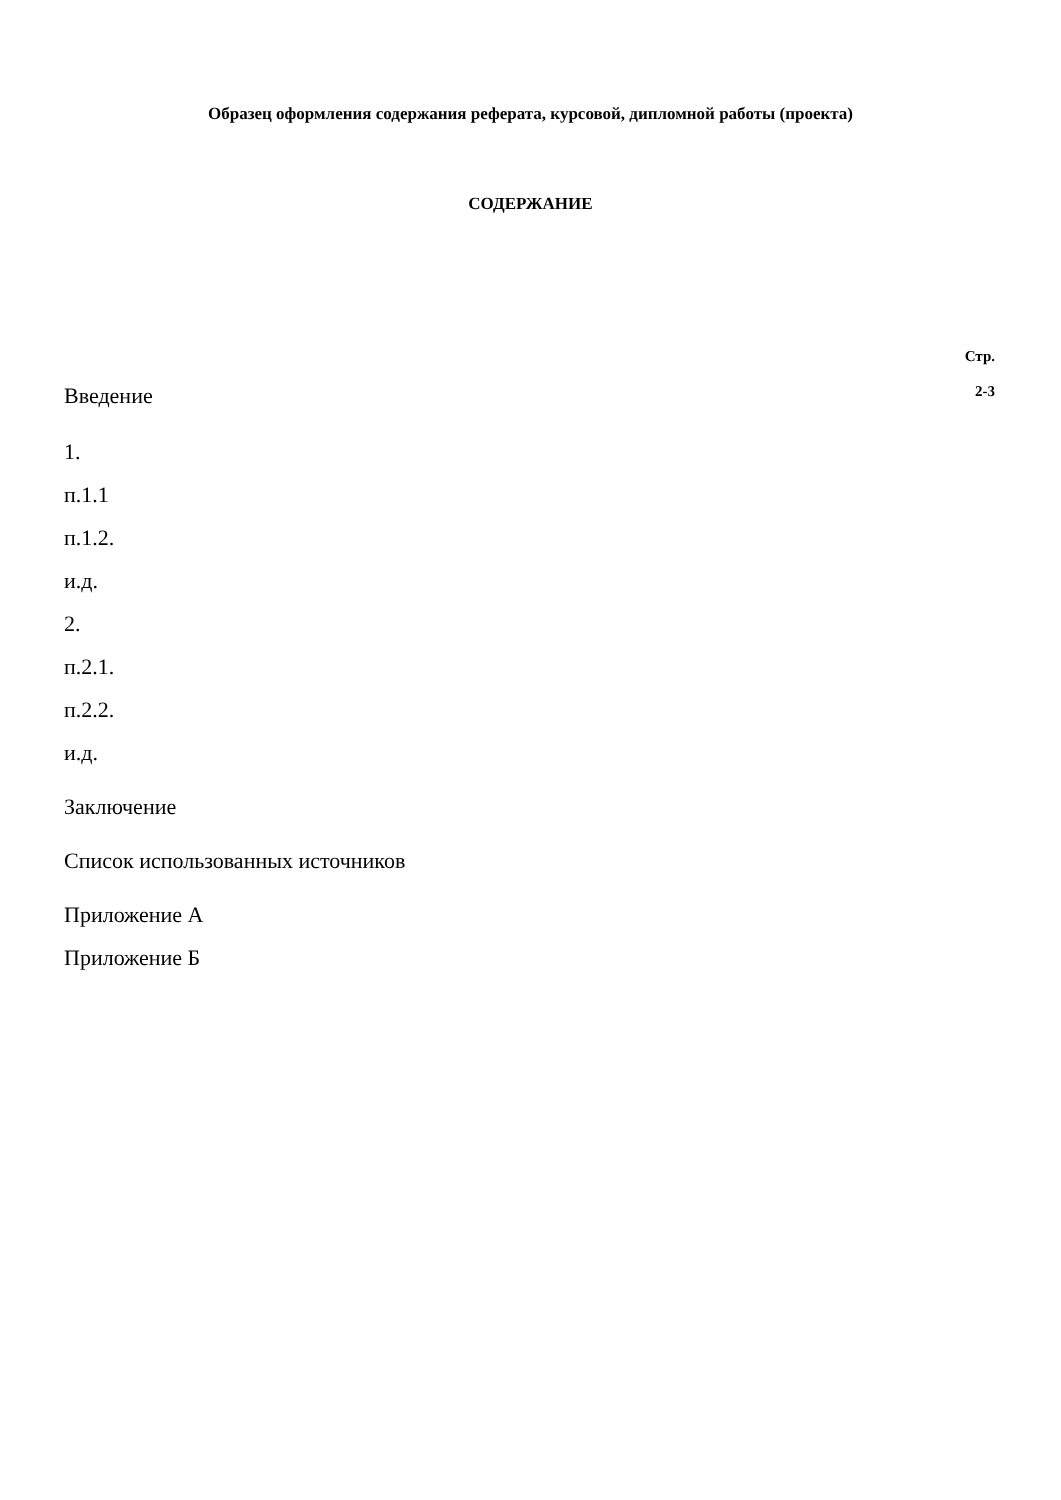Образец оформления содержания реферата, курсовой, дипломной работы (проекта)
СОДЕРЖАНИЕ
Стр.
Введение 2-3
1.
п.1.1
п.1.2.
и.д.
2.
п.2.1.
п.2.2.
и.д.
Заключение
Список использованных источников
Приложение А
Приложение Б